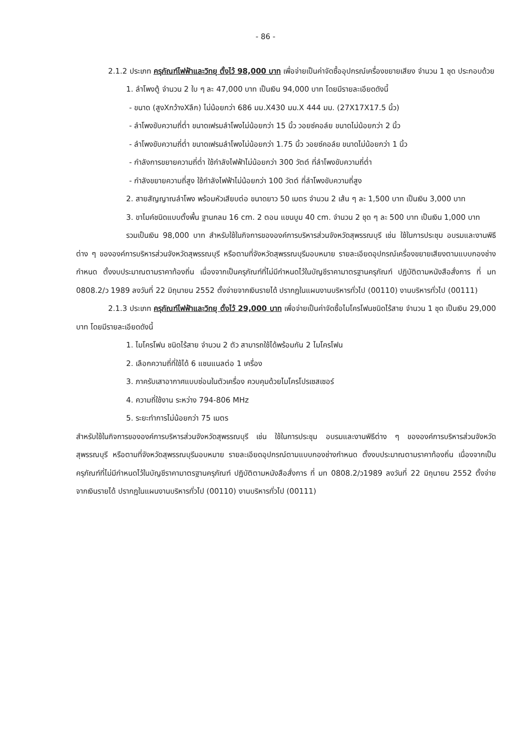- 86 -
2.1.2 ประเภท ครุภัณฑ์ไฟฟ้าและวิทยุ ตั้งไว้ 98,000 บาท เพื่อจ่ายเป็นค่าจัดซื้ออุปกรณ์เครื่องขยายเสียง จำนวน 1 ชุด ประกอบด้วย
1. ลำโพงตู้ จำนวน 2 ใบ ๆ ละ 47,000 บาท เป็นเงิน 94,000 บาท โดยมีรายละเอียดดังนี้
- ขนาด (สูงXกว้างXลึก) ไม่น้อยกว่า 686 มม.X430 มม.X 444 มม. (27X17X17.5 นิ้ว)
- ลำโพงขับความถี่ต่ำ ขนาดเฟรมลำโพงไม่น้อยกว่า 15 นิ้ว วอยซ์คอล์ย ขนาดไม่น้อยกว่า 2 นิ้ว
- ลำโพงขับความถี่ต่ำ ขนาดเฟรมลำโพงไม่น้อยกว่า 1.75 นิ้ว วอยซ์คอล์ย ขนาดไม่น้อยกว่า 1 นิ้ว
- กำลังการขยายความถี่ต่ำ ใช้กำลังไฟฟ้าไม่น้อยกว่า 300 วัตต์ ที่ลำโพงขับความถี่ต่ำ
- กำลังขยายความถี่สูง ใช้กำลังไฟฟ้าไม่น้อยกว่า 100 วัตต์ ที่ลำโพงขับความถี่สูง
2. สายสัญญาณลำโพง พร้อมหัวเสียบต่อ ขนาดยาว 50 เมตร จำนวน 2 เส้น ๆ ละ 1,500 บาท เป็นเงิน 3,000 บาท
3. ขาไมค์ชนิดแบบตั้งพื้น ฐานกลม 16 cm. 2 ตอน แขนบูม 40 cm. จำนวน 2 ชุด ๆ ละ 500 บาท เป็นเงิน 1,000 บาท
รวมเป็นเงิน 98,000 บาท สำหรับใช้ในกิจการขององค์การบริหารส่วนจังหวัดสุพรรณบุรี เช่น ใช้ในการประชุม อบรมและงานพิธีต่าง ๆ ขององค์การบริหารส่วนจังหวัดสุพรรณบุรี หรือตามที่จังหวัดสุพรรณบุรีมอบหมาย รายละเอียดอุปกรณ์เครื่องขยายเสียงตามแบบกองช่างกำหนด ตั้งงบประมาณตามราคาท้องถิ่น เนื่องจากเป็นครุภัณฑ์ที่ไม่มีกำหนดไว้ในบัญชีราคามาตรฐานครุภัณฑ์ ปฏิบัติตามหนังสือสั่งการ ที่ มท 0808.2/ว 1989 ลงวันที่ 22 มิถุนายน 2552 ตั้งจ่ายจากเงินรายได้ ปรากฏในแผนงานบริหารทั่วไป (00110) งานบริหารทั่วไป (00111)
2.1.3 ประเภท ครุภัณฑ์ไฟฟ้าและวิทยุ ตั้งไว้ 29,000 บาท เพื่อจ่ายเป็นค่าจัดซื้อไมโครโฟนชนิดไร้สาย จำนวน 1 ชุด เป็นเงิน 29,000 บาท โดยมีรายละเอียดดังนี้
1. ไมโครโฟน ชนิดไร้สาย จำนวน 2 ตัว สามารถใช้ได้พร้อมกัน 2 ไมโครโฟน
2. เลือกความถี่ที่ใช้ได้ 6 แชนแนลต่อ 1 เครื่อง
3. ภาครับเสาอากาศแบบซ่อนในตัวเครื่อง ควบคุมด้วยไมโครโปรเซสเซอร์
4. ความถี่ใช้งาน ระหว่าง 794-806 MHz
5. ระยะทำการไม่น้อยกว่า 75 เมตร
สำหรับใช้ในกิจการขององค์การบริหารส่วนจังหวัดสุพรรณบุรี เช่น ใช้ในการประชุม อบรมและงานพิธีต่าง ๆ ขององค์การบริหารส่วนจังหวัดสุพรรณบุรี หรือตามที่จังหวัดสุพรรณบุรีมอบหมาย รายละเอียดอุปกรณ์ตามแบบกองช่างกำหนด ตั้งงบประมาณตามราคาท้องถิ่น เนื่องจากเป็นครุภัณฑ์ที่ไม่มีกำหนดไว้ในบัญชีราคามาตรฐานครุภัณฑ์ ปฏิบัติตามหนังสือสั่งการ ที่ มท 0808.2/ว1989 ลงวันที่ 22 มิถุนายน 2552 ตั้งจ่ายจากเงินรายได้ ปรากฏในแผนงานบริหารทั่วไป (00110) งานบริหารทั่วไป (00111)